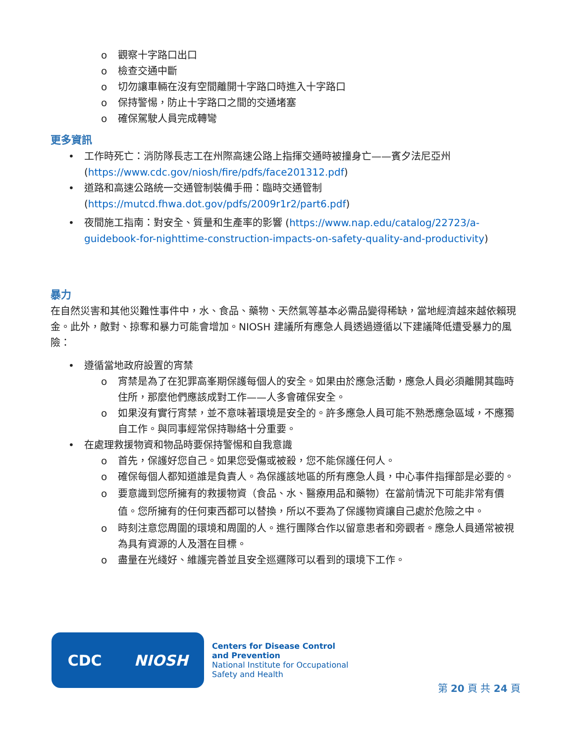o 觀察十字路口出口
o 檢查交通中斷
o 切勿讓車輛在沒有空間離開十字路口時進入十字路口
o 保持警惕，防止十字路口之間的交通堵塞
o 確保駕駛人員完成轉彎
更多資訊
• 工作時死亡：消防隊長志工在州際高速公路上指揮交通時被撞身亡——賓夕法尼亞州 (https://www.cdc.gov/niosh/fire/pdfs/face201312.pdf)
• 道路和高速公路統一交通管制裝備手冊：臨時交通管制 (https://mutcd.fhwa.dot.gov/pdfs/2009r1r2/part6.pdf)
• 夜間施工指南：對安全、質量和生產率的影響 (https://www.nap.edu/catalog/22723/a-guidebook-for-nighttime-construction-impacts-on-safety-quality-and-productivity)
暴力
在自然災害和其他災難性事件中，水、食品、藥物、天然氣等基本必需品變得稀缺，當地經濟越來越依賴現金。此外，敵對、掠奪和暴力可能會增加。NIOSH 建議所有應急人員透過遵循以下建議降低遭受暴力的風險：
• 遵循當地政府設置的宵禁
o 宵禁是為了在犯罪高峯期保護每個人的安全。如果由於應急活動，應急人員必須離開其臨時住所，那麼他們應該成對工作——人多會確保安全。
o 如果沒有實行宵禁，並不意味著環境是安全的。許多應急人員可能不熟悉應急區域，不應獨自工作。與同事經常保持聯絡十分重要。
• 在處理救援物資和物品時要保持警惕和自我意識
o 首先，保護好您自己。如果您受傷或被殺，您不能保護任何人。
o 確保每個人都知道誰是負責人。為保護該地區的所有應急人員，中心事件指揮部是必要的。
o 要意識到您所擁有的救援物資（食品、水、醫療用品和藥物）在當前情況下可能非常有價值。您所擁有的任何東西都可以替換，所以不要為了保護物資讓自己處於危險之中。
o 時刻注意您周圍的環境和周圍的人。進行團隊合作以留意患者和旁觀者。應急人員通常被視為具有資源的人及潛在目標。
o 盡量在光綫好、維護完善並且安全巡邏隊可以看到的環境下工作。
CDC NIOSH
Centers for Disease Control
and Prevention
National Institute for Occupational
Safety and Health
第 20 頁 共 24 頁